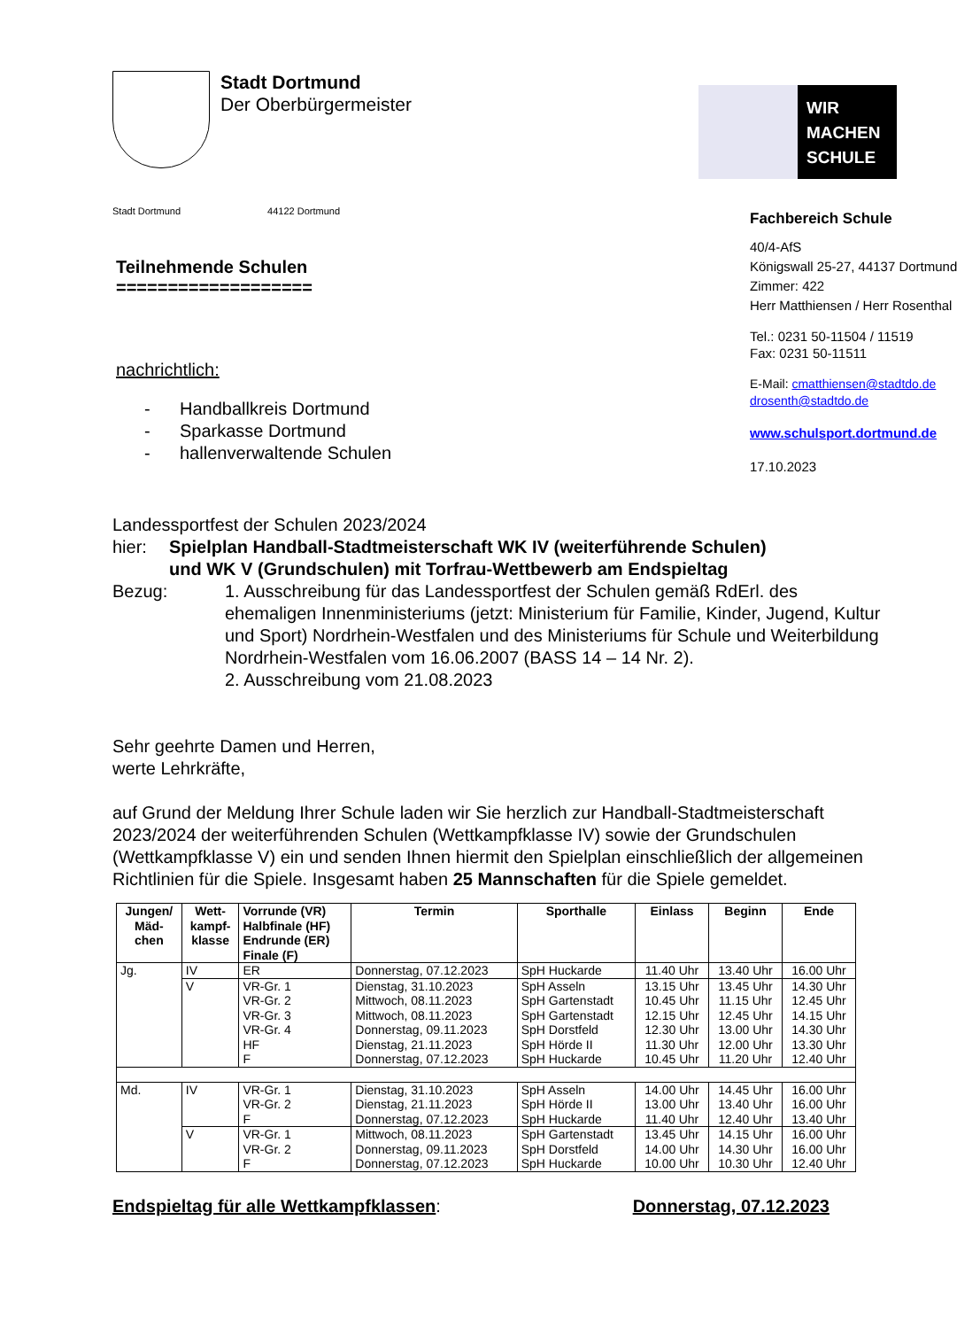Stadt Dortmund
Der Oberbürgermeister
WIR
MACHEN
SCHULE
Stadt Dortmund 44122 Dortmund
Teilnehmende Schulen
===================
nachrichtlich:
- Handballkreis Dortmund
- Sparkasse Dortmund
- hallenverwaltende Schulen
Fachbereich Schule
40/4-AfS
Königswall 25-27, 44137 Dortmund
Zimmer: 422
Herr Matthiensen / Herr Rosenthal
Tel.: 0231 50-11504 / 11519
Fax: 0231 50-11511
E-Mail: cmatthiensen@stadtdo.de
drosenth@stadtdo.de
www.schulsport.dortmund.de
17.10.2023
Landessportfest der Schulen 2023/2024
hier: Spielplan Handball-Stadtmeisterschaft WK IV (weiterführende Schulen)
und WK V (Grundschulen) mit Torfrau-Wettbewerb am Endspieltag
Bezug: 1. Ausschreibung für das Landessportfest der Schulen gemäß RdErl. des ehemaligen Innenministeriums (jetzt: Ministerium für Familie, Kinder, Jugend, Kultur und Sport) Nordrhein-Westfalen und des Ministeriums für Schule und Weiterbildung Nordrhein-Westfalen vom 16.06.2007 (BASS 14 – 14 Nr. 2).
2. Ausschreibung vom 21.08.2023
Sehr geehrte Damen und Herren,
werte Lehrkräfte,
auf Grund der Meldung Ihrer Schule laden wir Sie herzlich zur Handball-Stadtmeisterschaft 2023/2024 der weiterführenden Schulen (Wettkampfklasse IV) sowie der Grundschulen (Wettkampfklasse V) ein und senden Ihnen hiermit den Spielplan einschließlich der allgemeinen Richtlinien für die Spiele. Insgesamt haben 25 Mannschaften für die Spiele gemeldet.
| Jungen/ Mäd- chen | Wett- kampf- klasse | Vorrunde (VR) Halbfinale (HF) Endrunde (ER) Finale (F) | Termin | Sporthalle | Einlass | Beginn | Ende |
| --- | --- | --- | --- | --- | --- | --- | --- |
| Jg. | IV | ER | Donnerstag, 07.12.2023 | SpH Huckarde | 11.40 Uhr | 13.40 Uhr | 16.00 Uhr |
| | V | VR-Gr. 1 VR-Gr. 2 VR-Gr. 3 VR-Gr. 4 HF F | Dienstag, 31.10.2023 Mittwoch, 08.11.2023 Mittwoch, 08.11.2023 Donnerstag, 09.11.2023 Dienstag, 21.11.2023 Donnerstag, 07.12.2023 | SpH Asseln SpH Gartenstadt SpH Gartenstadt SpH Dorstfeld SpH Hörde II SpH Huckarde | 13.15 Uhr 10.45 Uhr 12.15 Uhr 12.30 Uhr 11.30 Uhr 10.45 Uhr | 13.45 Uhr 11.15 Uhr 12.45 Uhr 13.00 Uhr 12.00 Uhr 11.20 Uhr | 14.30 Uhr 12.45 Uhr 14.15 Uhr 14.30 Uhr 13.30 Uhr 12.40 Uhr |
| Md. | IV | VR-Gr. 1 VR-Gr. 2 F | Dienstag, 31.10.2023 Dienstag, 21.11.2023 Donnerstag, 07.12.2023 | SpH Asseln SpH Hörde II SpH Huckarde | 14.00 Uhr 13.00 Uhr 11.40 Uhr | 14.45 Uhr 13.40 Uhr 12.40 Uhr | 16.00 Uhr 16.00 Uhr 13.40 Uhr |
| | V | VR-Gr. 1 VR-Gr. 2 F | Mittwoch, 08.11.2023 Donnerstag, 09.11.2023 Donnerstag, 07.12.2023 | SpH Gartenstadt SpH Dorstfeld SpH Huckarde | 13.45 Uhr 14.00 Uhr 10.00 Uhr | 14.15 Uhr 14.30 Uhr 10.30 Uhr | 16.00 Uhr 16.00 Uhr 12.40 Uhr |
Endspieltag für alle Wettkampfklassen: Donnerstag, 07.12.2023